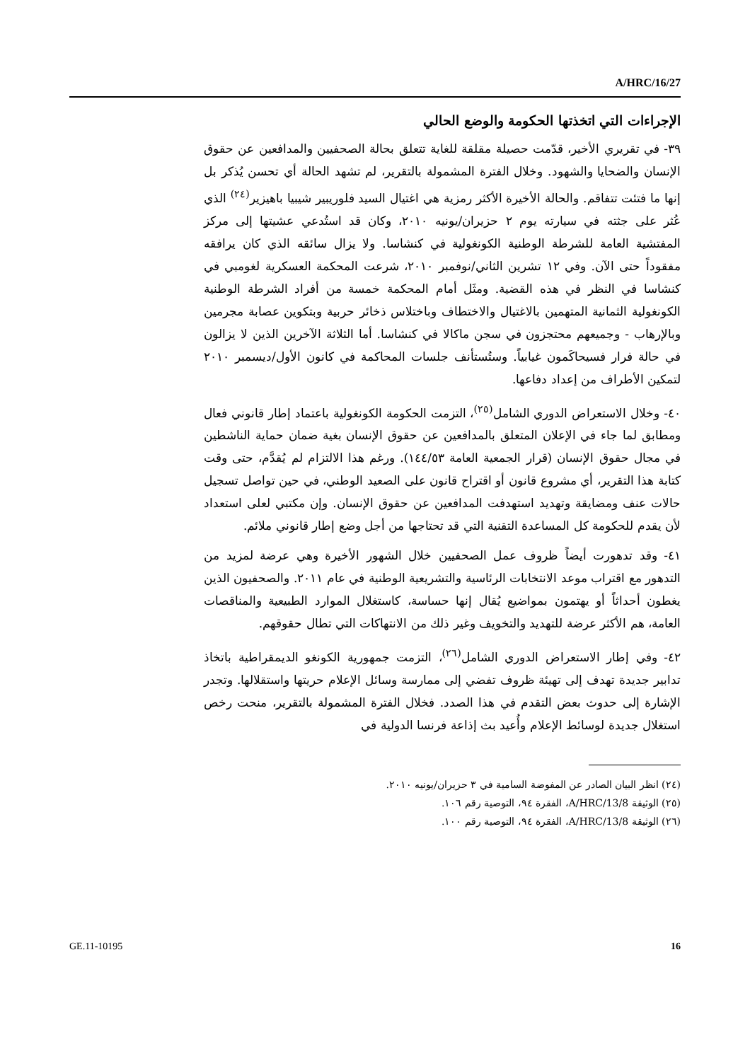A/HRC/16/27
الإجراءات التي اتخذتها الحكومة والوضع الحالي
٣٩- في تقريري الأخير، قدّمت حصيلة مقلقة للغاية تتعلق بحالة الصحفيين والمدافعين عن حقوق الإنسان والضحايا والشهود. وخلال الفترة المشمولة بالتقرير، لم تشهد الحالة أي تحسن يُذكر بل إنها ما فتئت تتفاقم. والحالة الأخيرة الأكثر رمزية هي اغتيال السيد فلوريبير شيبيا باهيزير<sup>(٢٤)</sup> الذي عُثر على جثته في سيارته يوم ٢ حزيران/يونيه ٢٠١٠، وكان قد استُدعي عشيتها إلى مركز المفتشية العامة للشرطة الوطنية الكونغولية في كنشاسا. ولا يزال سائقه الذي كان يرافقه مفقوداً حتى الآن. وفي ١٢ تشرين الثاني/نوفمبر ٢٠١٠، شرعت المحكمة العسكرية لغومبي في كنشاسا في النظر في هذه القضية. ومثَل أمام المحكمة خمسة من أفراد الشرطة الوطنية الكونغولية الثمانية المتهمين بالاغتيال والاختطاف وباختلاس ذخائر حربية وبتكوين عصابة مجرمين وبالإرهاب - وجميعهم محتجزون في سجن ماكالا في كنشاسا. أما الثلاثة الآخرين الذين لا يزالون في حالة فرار فسيحاكَمون غيابياً. وستُستأنف جلسات المحاكمة في كانون الأول/ديسمبر ٢٠١٠ لتمكين الأطراف من إعداد دفاعها.
٤٠- وخلال الاستعراض الدوري الشامل<sup>(٢٥)</sup>، التزمت الحكومة الكونغولية باعتماد إطار قانوني فعال ومطابق لما جاء في الإعلان المتعلق بالمدافعين عن حقوق الإنسان بغية ضمان حماية الناشطين في مجال حقوق الإنسان (قرار الجمعية العامة ١٤٤/٥٣). ورغم هذا الالتزام لم يُقدَّم، حتى وقت كتابة هذا التقرير، أي مشروع قانون أو اقتراح قانون على الصعيد الوطني، في حين تواصل تسجيل حالات عنف ومضايقة وتهديد استهدفت المدافعين عن حقوق الإنسان. وإن مكتبي لعلى استعداد لأن يقدم للحكومة كل المساعدة التقنية التي قد تحتاجها من أجل وضع إطار قانوني ملائم.
٤١- وقد تدهورت أيضاً ظروف عمل الصحفيين خلال الشهور الأخيرة وهي عرضة لمزيد من التدهور مع اقتراب موعد الانتخابات الرئاسية والتشريعية الوطنية في عام ٢٠١١. والصحفيون الذين يغطون أحداثاً أو يهتمون بمواضيع يُقال إنها حساسة، كاستغلال الموارد الطبيعية والمناقصات العامة، هم الأكثر عرضة للتهديد والتخويف وغير ذلك من الانتهاكات التي تطال حقوقهم.
٤٢- وفي إطار الاستعراض الدوري الشامل<sup>(٢٦)</sup>، التزمت جمهورية الكونغو الديمقراطية باتخاذ تدابير جديدة تهدف إلى تهيئة ظروف تفضي إلى ممارسة وسائل الإعلام حريتها واستقلالها. وتجدر الإشارة إلى حدوث بعض التقدم في هذا الصدد. فخلال الفترة المشمولة بالتقرير، منحت رخص استغلال جديدة لوسائط الإعلام وأُعيد بث إذاعة فرنسا الدولية في
(٢٤) انظر البيان الصادر عن المفوضة السامية في ٣ حزيران/يونيه ٢٠١٠.
(٢٥) الوثيقة A/HRC/13/8، الفقرة ٩٤، التوصية رقم ١٠٦.
(٢٦) الوثيقة A/HRC/13/8، الفقرة ٩٤، التوصية رقم ١٠٠.
GE.11-10195 16